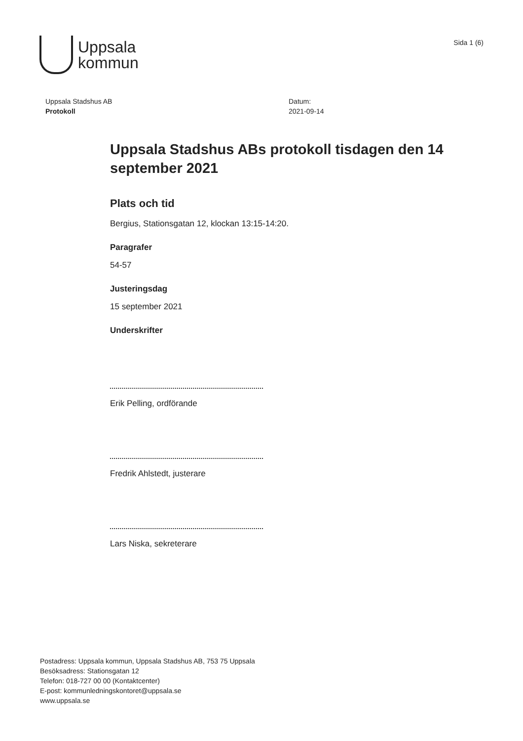Uppsala
kommun
Sida 1 (6)
Uppsala Stadshus AB
Protokoll
Datum:
2021-09-14
Uppsala Stadshus ABs protokoll tisdagen den 14 september 2021
Plats och tid
Bergius, Stationsgatan 12, klockan 13:15-14:20.
Paragrafer
54-57
Justeringsdag
15 september 2021
Underskrifter
Erik Pelling, ordförande
Fredrik Ahlstedt, justerare
Lars Niska, sekreterare
Postadress: Uppsala kommun, Uppsala Stadshus AB, 753 75 Uppsala
Besöksadress: Stationsgatan 12
Telefon: 018-727 00 00 (Kontaktcenter)
E-post: kommunledningskontoret@uppsala.se
www.uppsala.se